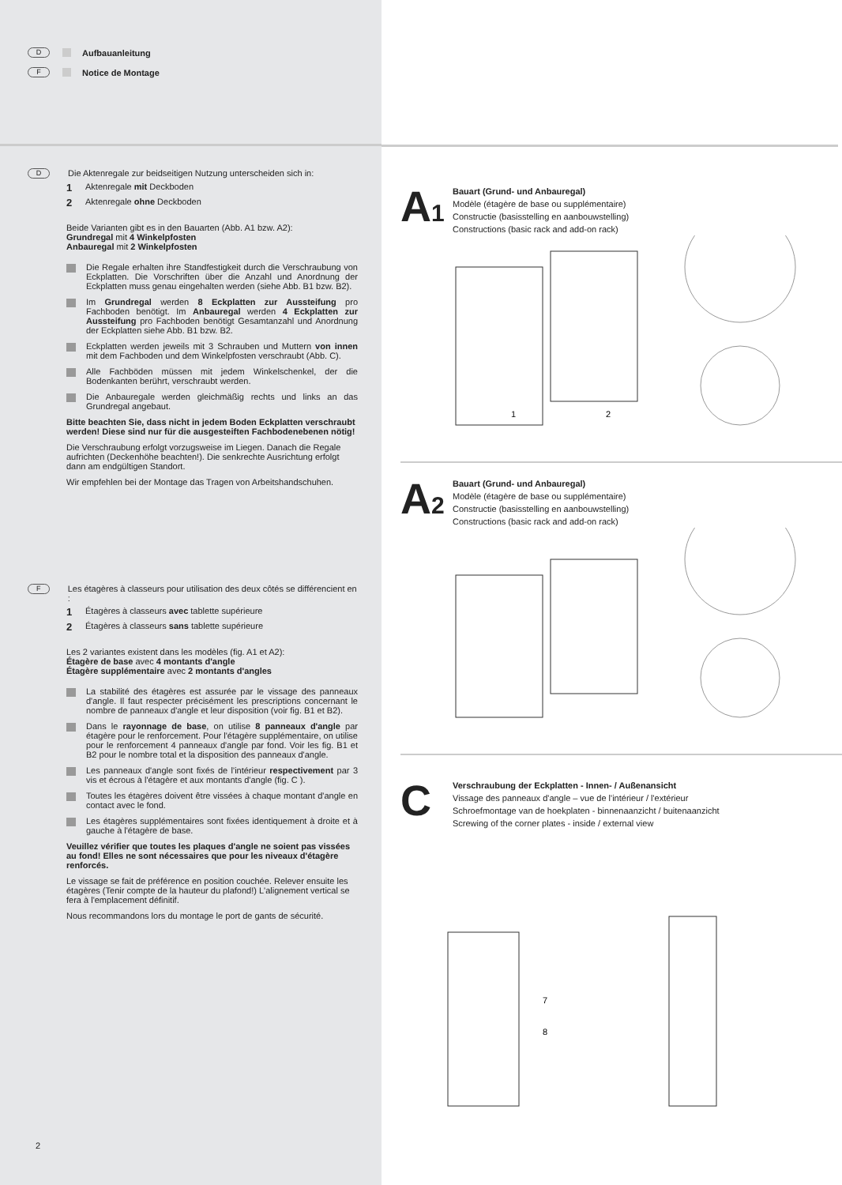D Aufbauanleitung
F Notice de Montage
D Die Aktenregale zur beidseitigen Nutzung unterscheiden sich in:
1 Aktenregale mit Deckboden
2 Aktenregale ohne Deckboden
Beide Varianten gibt es in den Bauarten (Abb. A1 bzw. A2):
Grundregal mit 4 Winkelpfosten
Anbauregal mit 2 Winkelpfosten
Die Regale erhalten ihre Standfestigkeit durch die Verschraubung von Eckplatten. Die Vorschriften über die Anzahl und Anordnung der Eckplatten muss genau eingehalten werden (siehe Abb. B1 bzw. B2).
Im Grundregal werden 8 Eckplatten zur Aussteifung pro Fachboden benötigt. Im Anbauregal werden 4 Eckplatten zur Aussteifung pro Fachboden benötigt Gesamtanzahl und Anordnung der Eckplatten siehe Abb. B1 bzw. B2.
Eckplatten werden jeweils mit 3 Schrauben und Muttern von innen mit dem Fachboden und dem Winkelpfosten verschraubt (Abb. C).
Alle Fachböden müssen mit jedem Winkelschenkel, der die Bodenkanten berührt, verschraubt werden.
Die Anbauregale werden gleichmäßig rechts und links an das Grundregal angebaut.
Bitte beachten Sie, dass nicht in jedem Boden Eckplatten verschraubt werden! Diese sind nur für die ausgesteiften Fachbodenebenen nötig!
Die Verschraubung erfolgt vorzugsweise im Liegen. Danach die Regale aufrichten (Deckenhöhe beachten!). Die senkrechte Ausrichtung erfolgt dann am endgültigen Standort.
Wir empfehlen bei der Montage das Tragen von Arbeitshandschuhen.
F Les étagères à classeurs pour utilisation des deux côtés se différencient en :
1 Étagères à classeurs avec tablette supérieure
2 Étagères à classeurs sans tablette supérieure
Les 2 variantes existent dans les modèles (fig. A1 et A2):
Étagère de base avec 4 montants d'angle
Étagère supplémentaire avec 2 montants d'angles
La stabilité des étagères est assurée par le vissage des panneaux d'angle. Il faut respecter précisément les prescriptions concernant le nombre de panneaux d'angle et leur disposition (voir fig. B1 et B2).
Dans le rayonnage de base, on utilise 8 panneaux d'angle par étagère pour le renforcement. Pour l'étagère supplémentaire, on utilise pour le renforcement 4 panneaux d'angle par fond. Voir les fig. B1 et B2 pour le nombre total et la disposition des panneaux d'angle.
Les panneaux d'angle sont fixés de l'intérieur respectivement par 3 vis et écrous à l'étagère et aux montants d'angle (fig. C ).
Toutes les étagères doivent être vissées à chaque montant d'angle en contact avec le fond.
Les étagères supplémentaires sont fixées identiquement à droite et à gauche à l'étagère de base.
Veuillez vérifier que toutes les plaques d'angle ne soient pas vissées au fond! Elles ne sont nécessaires que pour les niveaux d'étagère renforcés.
Le vissage se fait de préférence en position couchée. Relever ensuite les étagères (Tenir compte de la hauteur du plafond!) L'alignement vertical se fera à l'emplacement définitif.
Nous recommandons lors du montage le port de gants de sécurité.
2
A1
Bauart (Grund- und Anbauregal)
Modèle (étagère de base ou supplémentaire)
Constructie (basisstelling en aanbouwstelling)
Constructions (basic rack and add-on rack)
1
2
A2
Bauart (Grund- und Anbauregal)
Modèle (étagère de base ou supplémentaire)
Constructie (basisstelling en aanbouwstelling)
Constructions (basic rack and add-on rack)
C
Verschraubung der Eckplatten - Innen- / Außenansicht
Vissage des panneaux d'angle – vue de l'intérieur / l'extérieur
Schroefmontage van de hoekplaten - binnenaanzicht / buitenaanzicht
Screwing of the corner plates - inside / external view
7
8